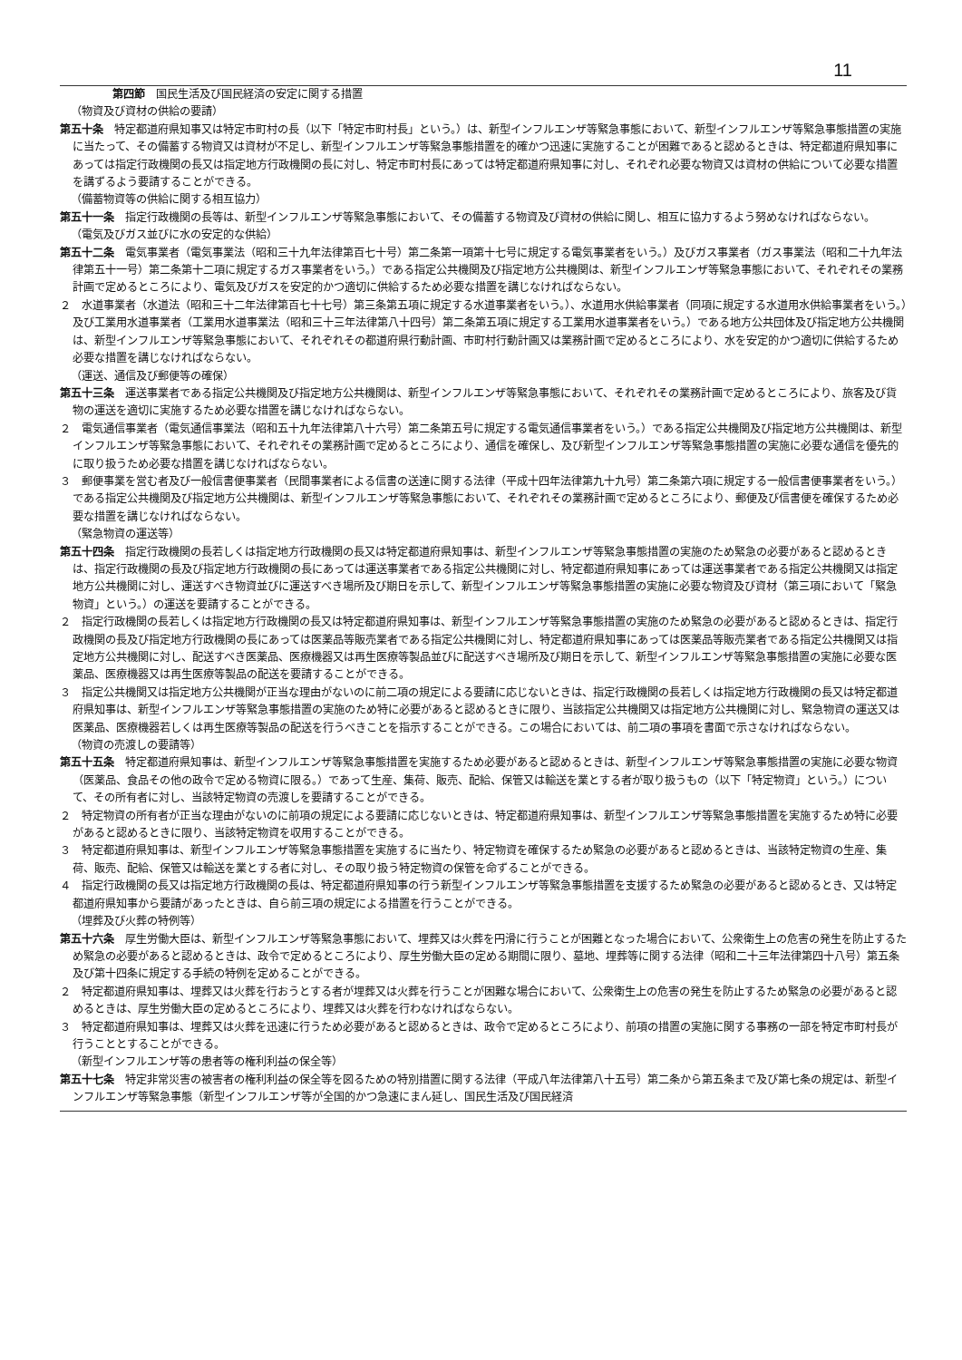11
第四節　国民生活及び国民経済の安定に関する措置
（物資及び資材の供給の要請）
第五十条　特定都道府県知事又は特定市町村の長（以下「特定市町村長」という。）は、新型インフルエンザ等緊急事態において、新型インフルエンザ等緊急事態措置の実施に当たって、その備蓄する物資又は資材が不足し、新型インフルエンザ等緊急事態措置を的確かつ迅速に実施することが困難であると認めるときは、特定都道府県知事にあっては指定行政機関の長又は指定地方行政機関の長に対し、特定市町村長にあっては特定都道府県知事に対し、それぞれ必要な物資又は資材の供給について必要な措置を講ずるよう要請することができる。
（備蓄物資等の供給に関する相互協力）
第五十一条　指定行政機関の長等は、新型インフルエンザ等緊急事態において、その備蓄する物資及び資材の供給に関し、相互に協力するよう努めなければならない。
（電気及びガス並びに水の安定的な供給）
第五十二条　電気事業者（電気事業法（昭和三十九年法律第百七十号）第二条第一項第十七号に規定する電気事業者をいう。）及びガス事業者（ガス事業法（昭和二十九年法律第五十一号）第二条第十二項に規定するガス事業者をいう。）である指定公共機関及び指定地方公共機関は、新型インフルエンザ等緊急事態において、それぞれその業務計画で定めるところにより、電気及びガスを安定的かつ適切に供給するため必要な措置を講じなければならない。
２　水道事業者（水道法（昭和三十二年法律第百七十七号）第三条第五項に規定する水道事業者をいう。）、水道用水供給事業者（同項に規定する水道用水供給事業者をいう。）及び工業用水道事業者（工業用水道事業法（昭和三十三年法律第八十四号）第二条第五項に規定する工業用水道事業者をいう。）である地方公共団体及び指定地方公共機関は、新型インフルエンザ等緊急事態において、それぞれその都道府県行動計画、市町村行動計画又は業務計画で定めるところにより、水を安定的かつ適切に供給するため必要な措置を講じなければならない。
（運送、通信及び郵便等の確保）
第五十三条　運送事業者である指定公共機関及び指定地方公共機関は、新型インフルエンザ等緊急事態において、それぞれその業務計画で定めるところにより、旅客及び貨物の運送を適切に実施するため必要な措置を講じなければならない。
２　電気通信事業者（電気通信事業法（昭和五十九年法律第八十六号）第二条第五号に規定する電気通信事業者をいう。）である指定公共機関及び指定地方公共機関は、新型インフルエンザ等緊急事態において、それぞれその業務計画で定めるところにより、通信を確保し、及び新型インフルエンザ等緊急事態措置の実施に必要な通信を優先的に取り扱うため必要な措置を講じなければならない。
３　郵便事業を営む者及び一般信書便事業者（民間事業者による信書の送達に関する法律（平成十四年法律第九十九号）第二条第六項に規定する一般信書便事業者をいう。）である指定公共機関及び指定地方公共機関は、新型インフルエンザ等緊急事態において、それぞれその業務計画で定めるところにより、郵便及び信書便を確保するため必要な措置を講じなければならない。
（緊急物資の運送等）
第五十四条　指定行政機関の長若しくは指定地方行政機関の長又は特定都道府県知事は、新型インフルエンザ等緊急事態措置の実施のため緊急の必要があると認めるときは、指定行政機関の長及び指定地方行政機関の長にあっては運送事業者である指定公共機関に対し、特定都道府県知事にあっては運送事業者である指定公共機関又は指定地方公共機関に対し、運送すべき物資並びに運送すべき場所及び期日を示して、新型インフルエンザ等緊急事態措置の実施に必要な物資及び資材（第三項において「緊急物資」という。）の運送を要請することができる。
２　指定行政機関の長若しくは指定地方行政機関の長又は特定都道府県知事は、新型インフルエンザ等緊急事態措置の実施のため緊急の必要があると認めるときは、指定行政機関の長及び指定地方行政機関の長にあっては医薬品等販売業者である指定公共機関に対し、特定都道府県知事にあっては医薬品等販売業者である指定公共機関又は指定地方公共機関に対し、配送すべき医薬品、医療機器又は再生医療等製品並びに配送すべき場所及び期日を示して、新型インフルエンザ等緊急事態措置の実施に必要な医薬品、医療機器又は再生医療等製品の配送を要請することができる。
３　指定公共機関又は指定地方公共機関が正当な理由がないのに前二項の規定による要請に応じないときは、指定行政機関の長若しくは指定地方行政機関の長又は特定都道府県知事は、新型インフルエンザ等緊急事態措置の実施のため特に必要があると認めるときに限り、当該指定公共機関又は指定地方公共機関に対し、緊急物資の運送又は医薬品、医療機器若しくは再生医療等製品の配送を行うべきことを指示することができる。この場合においては、前二項の事項を書面で示さなければならない。
（物資の売渡しの要請等）
第五十五条　特定都道府県知事は、新型インフルエンザ等緊急事態措置を実施するため必要があると認めるときは、新型インフルエンザ等緊急事態措置の実施に必要な物資（医薬品、食品その他の政令で定める物資に限る。）であって生産、集荷、販売、配給、保管又は輸送を業とする者が取り扱うもの（以下「特定物資」という。）について、その所有者に対し、当該特定物資の売渡しを要請することができる。
２　特定物資の所有者が正当な理由がないのに前項の規定による要請に応じないときは、特定都道府県知事は、新型インフルエンザ等緊急事態措置を実施するため特に必要があると認めるときに限り、当該特定物資を収用することができる。
３　特定都道府県知事は、新型インフルエンザ等緊急事態措置を実施するに当たり、特定物資を確保するため緊急の必要があると認めるときは、当該特定物資の生産、集荷、販売、配給、保管又は輸送を業とする者に対し、その取り扱う特定物資の保管を命ずることができる。
４　指定行政機関の長又は指定地方行政機関の長は、特定都道府県知事の行う新型インフルエンザ等緊急事態措置を支援するため緊急の必要があると認めるとき、又は特定都道府県知事から要請があったときは、自ら前三項の規定による措置を行うことができる。
（埋葬及び火葬の特例等）
第五十六条　厚生労働大臣は、新型インフルエンザ等緊急事態において、埋葬又は火葬を円滑に行うことが困難となった場合において、公衆衛生上の危害の発生を防止するため緊急の必要があると認めるときは、政令で定めるところにより、厚生労働大臣の定める期間に限り、墓地、埋葬等に関する法律（昭和二十三年法律第四十八号）第五条及び第十四条に規定する手続の特例を定めることができる。
２　特定都道府県知事は、埋葬又は火葬を行おうとする者が埋葬又は火葬を行うことが困難な場合において、公衆衛生上の危害の発生を防止するため緊急の必要があると認めるときは、厚生労働大臣の定めるところにより、埋葬又は火葬を行わなければならない。
３　特定都道府県知事は、埋葬又は火葬を迅速に行うため必要があると認めるときは、政令で定めるところにより、前項の措置の実施に関する事務の一部を特定市町村長が行うこととすることができる。
（新型インフルエンザ等の患者等の権利利益の保全等）
第五十七条　特定非常災害の被害者の権利利益の保全等を図るための特別措置に関する法律（平成八年法律第八十五号）第二条から第五条まで及び第七条の規定は、新型インフルエンザ等緊急事態（新型インフルエンザ等が全国的かつ急速にまん延し、国民生活及び国民経済